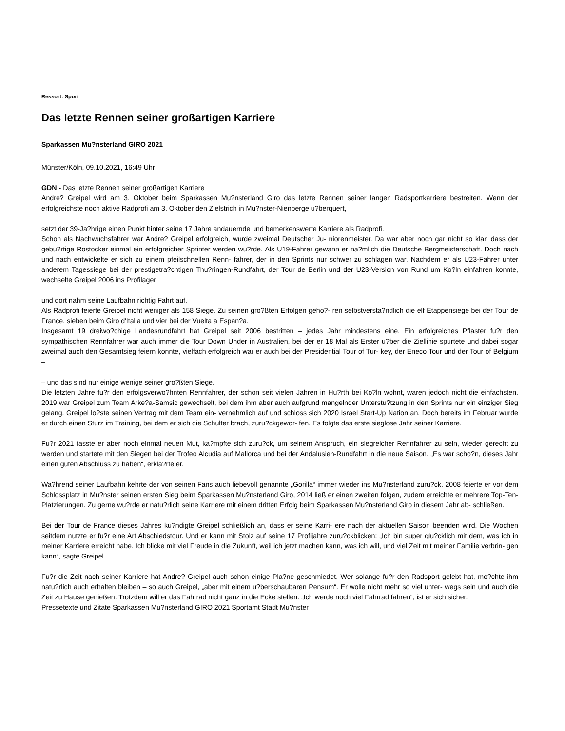Ressort: Sport
Das letzte Rennen seiner großartigen Karriere
Sparkassen Mu?nsterland GIRO 2021
Münster/Köln, 09.10.2021, 16:49 Uhr
GDN - Das letzte Rennen seiner großartigen Karriere
Andre? Greipel wird am 3. Oktober beim Sparkassen Mu?nsterland Giro das letzte Rennen seiner langen Radsportkarriere bestreiten. Wenn der erfolgreichste noch aktive Radprofi am 3. Oktober den Zielstrich in Mu?nster-Nienberge u?berquert,
setzt der 39-Ja?hrige einen Punkt hinter seine 17 Jahre andauernde und bemerkenswerte Karriere als Radprofi.
Schon als Nachwuchsfahrer war Andre? Greipel erfolgreich, wurde zweimal Deutscher Ju- niorenmeister. Da war aber noch gar nicht so klar, dass der gebu?rtige Rostocker einmal ein erfolgreicher Sprinter werden wu?rde. Als U19-Fahrer gewann er na?mlich die Deutsche Bergmeisterschaft. Doch nach und nach entwickelte er sich zu einem pfeilschnellen Renn- fahrer, der in den Sprints nur schwer zu schlagen war. Nachdem er als U23-Fahrer unter anderem Tagessiege bei der prestigetra?chtigen Thu?ringen-Rundfahrt, der Tour de Berlin und der U23-Version von Rund um Ko?ln einfahren konnte, wechselte Greipel 2006 ins Profilager
und dort nahm seine Laufbahn richtig Fahrt auf.
Als Radprofi feierte Greipel nicht weniger als 158 Siege. Zu seinen gro?ßten Erfolgen geho?- ren selbstversta?ndlich die elf Etappensiege bei der Tour de France, sieben beim Giro d'Italia und vier bei der Vuelta a Espan?a.
Insgesamt 19 dreiwo?chige Landesrundfahrt hat Greipel seit 2006 bestritten – jedes Jahr mindestens eine. Ein erfolgreiches Pflaster fu?r den sympathischen Rennfahrer war auch immer die Tour Down Under in Australien, bei der er 18 Mal als Erster u?ber die Ziellinie spurtete und dabei sogar zweimal auch den Gesamtsieg feiern konnte, vielfach erfolgreich war er auch bei der Presidential Tour of Tur- key, der Eneco Tour und der Tour of Belgium –
– und das sind nur einige wenige seiner gro?ßten Siege.
Die letzten Jahre fu?r den erfolgsverwo?hnten Rennfahrer, der schon seit vielen Jahren in Hu?rth bei Ko?ln wohnt, waren jedoch nicht die einfachsten. 2019 war Greipel zum Team Arke?a-Samsic gewechselt, bei dem ihm aber auch aufgrund mangelnder Unterstu?tzung in den Sprints nur ein einziger Sieg gelang. Greipel lo?ste seinen Vertrag mit dem Team ein- vernehmlich auf und schloss sich 2020 Israel Start-Up Nation an. Doch bereits im Februar wurde er durch einen Sturz im Training, bei dem er sich die Schulter brach, zuru?ckgewor- fen. Es folgte das erste sieglose Jahr seiner Karriere.
Fu?r 2021 fasste er aber noch einmal neuen Mut, ka?mpfte sich zuru?ck, um seinem Anspruch, ein siegreicher Rennfahrer zu sein, wieder gerecht zu werden und startete mit den Siegen bei der Trofeo Alcudia auf Mallorca und bei der Andalusien-Rundfahrt in die neue Saison. „Es war scho?n, dieses Jahr einen guten Abschluss zu haben“, erkla?rte er.
Wa?hrend seiner Laufbahn kehrte der von seinen Fans auch liebevoll genannte „Gorilla“ immer wieder ins Mu?nsterland zuru?ck. 2008 feierte er vor dem Schlossplatz in Mu?nster seinen ersten Sieg beim Sparkassen Mu?nsterland Giro, 2014 ließ er einen zweiten folgen, zudem erreichte er mehrere Top-Ten-Platzierungen. Zu gerne wu?rde er natu?rlich seine Karriere mit einem dritten Erfolg beim Sparkassen Mu?nsterland Giro in diesem Jahr ab- schließen.
Bei der Tour de France dieses Jahres ku?ndigte Greipel schließlich an, dass er seine Karri- ere nach der aktuellen Saison beenden wird. Die Wochen seitdem nutzte er fu?r eine Art Abschiedstour. Und er kann mit Stolz auf seine 17 Profijahre zuru?ckblicken: „Ich bin super glu?cklich mit dem, was ich in meiner Karriere erreicht habe. Ich blicke mit viel Freude in die Zukunft, weil ich jetzt machen kann, was ich will, und viel Zeit mit meiner Familie verbrin- gen kann“, sagte Greipel.
Fu?r die Zeit nach seiner Karriere hat Andre? Greipel auch schon einige Pla?ne geschmiedet. Wer solange fu?r den Radsport gelebt hat, mo?chte ihm natu?rlich auch erhalten bleiben – so auch Greipel, „aber mit einem u?berschaubaren Pensum“. Er wolle nicht mehr so viel unter- wegs sein und auch die Zeit zu Hause genießen. Trotzdem will er das Fahrrad nicht ganz in die Ecke stellen. „Ich werde noch viel Fahrrad fahren“, ist er sich sicher.
Pressetexte und Zitate Sparkassen Mu?nsterland GIRO 2021 Sportamt Stadt Mu?nster